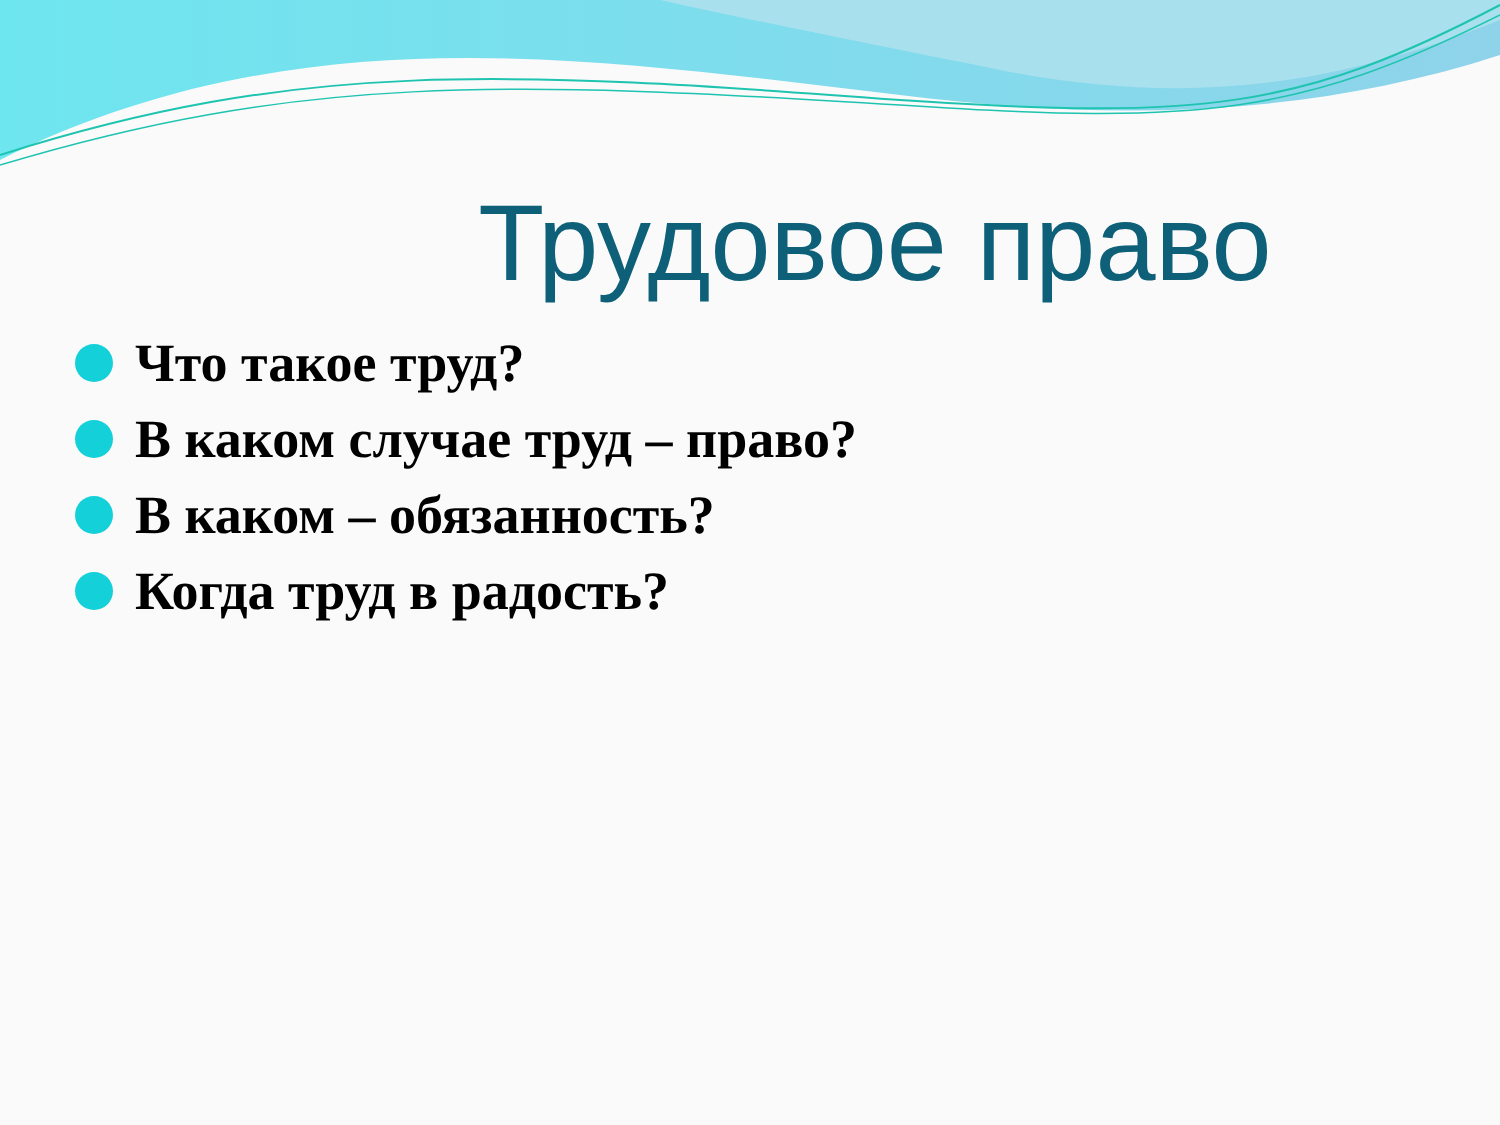Трудовое право
Что такое труд?
В каком случае труд – право?
В каком – обязанность?
Когда труд в радость?